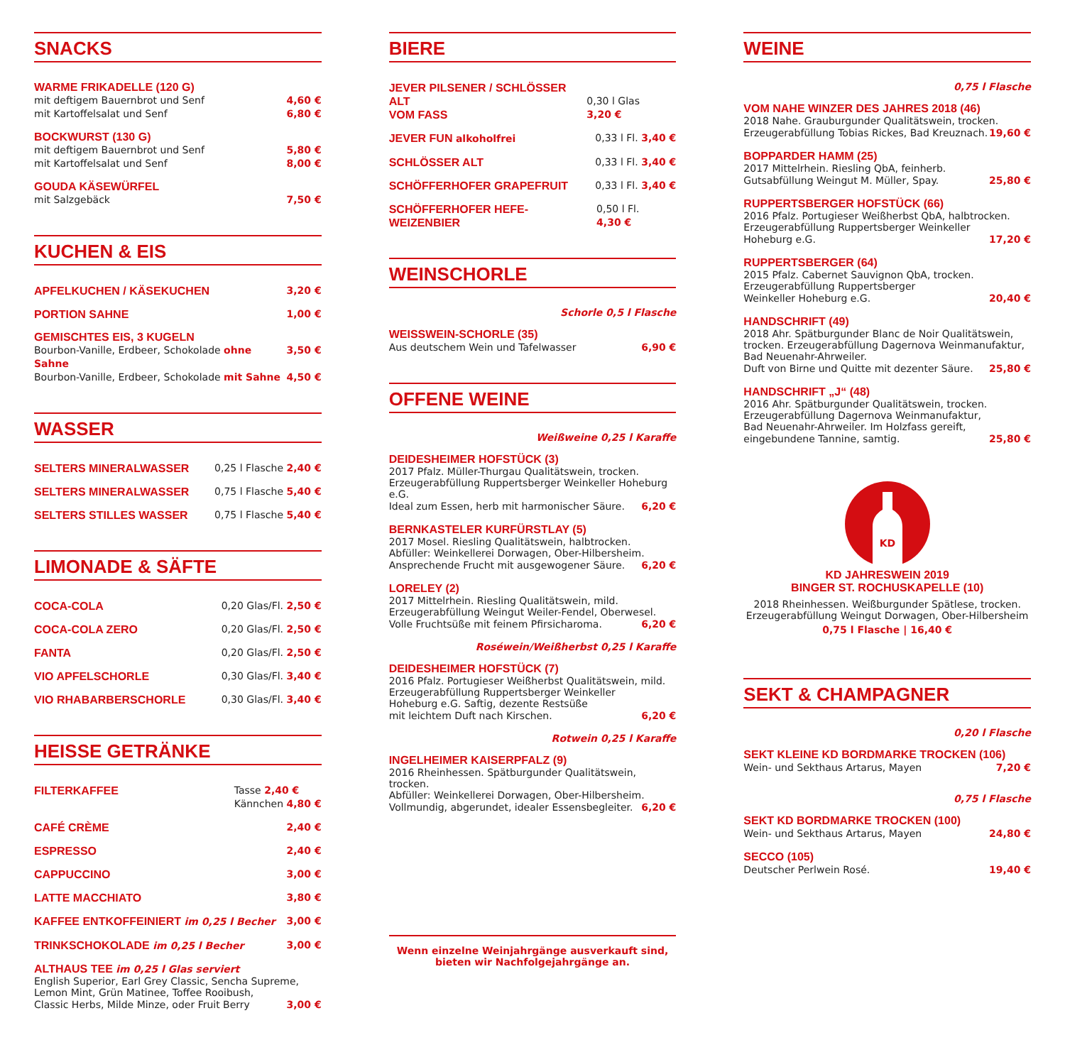SNACKS
WARME FRIKADELLE (120 G)
mit deftigem Bauernbrot und Senf 4,60 €
mit Kartoffelsalat und Senf 6,80 €
BOCKWURST (130 G)
mit deftigem Bauernbrot und Senf 5,80 €
mit Kartoffelsalat und Senf 8,00 €
GOUDA KÄSEWÜRFEL
mit Salzgebäck 7,50 €
KUCHEN & EIS
APFELKUCHEN / KÄSEKUCHEN 3,20 €
PORTION SAHNE 1,00 €
GEMISCHTES EIS, 3 KUGELN
Bourbon-Vanille, Erdbeer, Schokolade ohne Sahne 3,50 €
Bourbon-Vanille, Erdbeer, Schokolade mit Sahne 4,50 €
WASSER
SELTERS MINERALWASSER 0,25 l Flasche 2,40 €
SELTERS MINERALWASSER 0,75 l Flasche 5,40 €
SELTERS STILLES WASSER 0,75 l Flasche 5,40 €
LIMONADE & SÄFTE
COCA-COLA 0,20 Glas/Fl. 2,50 €
COCA-COLA ZERO 0,20 Glas/Fl. 2,50 €
FANTA 0,20 Glas/Fl. 2,50 €
VIO APFELSCHORLE 0,30 Glas/Fl. 3,40 €
VIO RHABARBERSCHORLE 0,30 Glas/Fl. 3,40 €
HEISSE GETRÄNKE
FILTERKAFFEE Tasse 2,40 €
Kännchen 4,80 €
CAFÉ CRÈME 2,40 €
ESPRESSO 2,40 €
CAPPUCCINO 3,00 €
LATTE MACCHIATO 3,80 €
KAFFEE ENTKOFFEINIERT im 0,25 l Becher 3,00 €
TRINKSCHOKOLADE im 0,25 l Becher 3,00 €
ALTHAUS TEE im 0,25 l Glas serviert
English Superior, Earl Grey Classic, Sencha Supreme,
Lemon Mint, Grün Matinee, Toffee Rooibush,
Classic Herbs, Milde Minze, oder Fruit Berry 3,00 €
BIERE
JEVER PILSENER / SCHLÖSSER ALT
VOM FASS
0,30 l Glas 3,20 €
JEVER FUN alkoholfrei 0,33 l Fl. 3,40 €
SCHLÖSSER ALT 0,33 l Fl. 3,40 €
SCHÖFFERHOFER GRAPEFRUIT 0,33 l Fl. 3,40 €
SCHÖFFERHOFER HEFE-WEIZENBIER 0,50 l Fl. 4,30 €
WEINSCHORLE
Schorle 0,5 l Flasche
WEISSWEIN-SCHORLE (35)
Aus deutschem Wein und Tafelwasser 6,90 €
OFFENE WEINE
Weißweine 0,25 l Karaffe
DEIDESHEIMER HOFSTÜCK (3)
2017 Pfalz. Müller-Thurgau Qualitätswein, trocken.
Erzeugerabfüllung Ruppertsberger Weinkeller Hoheburg e.G.
Ideal zum Essen, herb mit harmonischer Säure. 6,20 €
BERNKASTELER KURFÜRSTLAY (5)
2017 Mosel. Riesling Qualitätswein, halbtrocken.
Abfüller: Weinkellerei Dorwagen, Ober-Hilbersheim.
Ansprechende Frucht mit ausgewogener Säure. 6,20 €
LORELEY (2)
2017 Mittelrhein. Riesling Qualitätswein, mild.
Erzeugerabfüllung Weingut Weiler-Fendel, Oberwesel.
Volle Fruchtsüße mit feinem Pfirsicharoma. 6,20 €
Roséwein/Weißherbst 0,25 l Karaffe
DEIDESHEIMER HOFSTÜCK (7)
2016 Pfalz. Portugieser Weißherbst Qualitätswein, mild.
Erzeugerabfüllung Ruppertsberger Weinkeller
Hoheburg e.G. Saftig, dezente Restsüße
mit leichtem Duft nach Kirschen. 6,20 €
Rotwein 0,25 l Karaffe
INGELHEIMER KAISERPFALZ (9)
2016 Rheinhessen. Spätburgunder Qualitätswein, trocken.
Abfüller: Weinkellerei Dorwagen, Ober-Hilbersheim.
Vollmundig, abgerundet, idealer Essensbegleiter. 6,20 €
Wenn einzelne Weinjahrgänge ausverkauft sind,
bieten wir Nachfolgejahrgänge an.
WEINE
0,75 l Flasche
VOM NAHE WINZER DES JAHRES 2018 (46)
2018 Nahe. Grauburgunder Qualitätswein, trocken.
Erzeugerabfüllung Tobias Rickes, Bad Kreuznach. 19,60 €
BOPPARDER HAMM (25)
2017 Mittelrhein. Riesling QbA, feinherb.
Gutsabfüllung Weingut M. Müller, Spay. 25,80 €
RUPPERTSBERGER HOFSTÜCK (66)
2016 Pfalz. Portugieser Weißherbst QbA, halbtrocken.
Erzeugerabfüllung Ruppertsberger Weinkeller
Hoheburg e.G. 17,20 €
RUPPERTSBERGER (64)
2015 Pfalz. Cabernet Sauvignon QbA, trocken.
Erzeugerabfüllung Ruppertsberger
Weinkeller Hoheburg e.G. 20,40 €
HANDSCHRIFT (49)
2018 Ahr. Spätburgunder Blanc de Noir Qualitätswein,
trocken. Erzeugerabfüllung Dagernova Weinmanufaktur,
Bad Neuenahr-Ahrweiler.
Duft von Birne und Quitte mit dezenter Säure. 25,80 €
HANDSCHRIFT „J“ (48)
2016 Ahr. Spätburgunder Qualitätswein, trocken.
Erzeugerabfüllung Dagernova Weinmanufaktur,
Bad Neuenahr-Ahrweiler. Im Holzfass gereift,
eingebundene Tannine, samtig. 25,80 €
KD
KD JAHRESWEIN 2019
BINGER ST. ROCHUSKAPELLE (10)
2018 Rheinhessen. Weißburgunder Spätlese, trocken.
Erzeugerabfüllung Weingut Dorwagen, Ober-Hilbersheim
0,75 l Flasche | 16,40 €
SEKT & CHAMPAGNER
0,20 l Flasche
SEKT KLEINE KD BORDMARKE TROCKEN (106)
Wein- und Sekthaus Artarus, Mayen 7,20 €
0,75 l Flasche
SEKT KD BORDMARKE TROCKEN (100)
Wein- und Sekthaus Artarus, Mayen 24,80 €
SECCO (105)
Deutscher Perlwein Rosé. 19,40 €